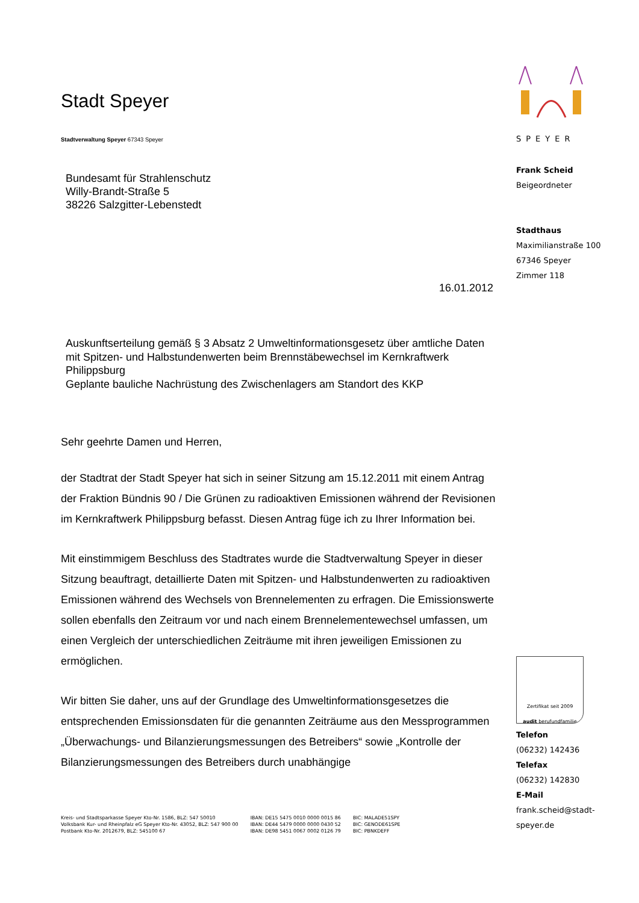Stadt Speyer
Stadtverwaltung Speyer 67343 Speyer
Bundesamt für Strahlenschutz
Willy-Brandt-Straße 5
38226 Salzgitter-Lebenstedt
16.01.2012
Auskunftserteilung gemäß § 3 Absatz 2 Umweltinformationsgesetz über amtliche Daten mit Spitzen- und Halbstundenwerten beim Brennstäbewechsel im Kernkraftwerk Philippsburg
Geplante bauliche Nachrüstung des Zwischenlagers am Standort des KKP
Sehr geehrte Damen und Herren,
der Stadtrat der Stadt Speyer hat sich in seiner Sitzung am 15.12.2011 mit einem Antrag der Fraktion Bündnis 90 / Die Grünen zu radioaktiven Emissionen während der Revisionen im Kernkraftwerk Philippsburg befasst. Diesen Antrag füge ich zu Ihrer Information bei.
Mit einstimmigem Beschluss des Stadtrates wurde die Stadtverwaltung Speyer in dieser Sitzung beauftragt, detaillierte Daten mit Spitzen- und Halbstundenwerten zu radioaktiven Emissionen während des Wechsels von Brennelementen zu erfragen. Die Emissionswerte sollen ebenfalls den Zeitraum vor und nach einem Brennelementewechsel umfassen, um einen Vergleich der unterschiedlichen Zeiträume mit ihren jeweiligen Emissionen zu ermöglichen.
Wir bitten Sie daher, uns auf der Grundlage des Umweltinformationsgesetzes die entsprechenden Emissionsdaten für die genannten Zeiträume aus den Messprogrammen „Überwachungs- und Bilanzierungsmessungen des Betreibers“ sowie „Kontrolle der Bilanzierungsmessungen des Betreibers durch unabhängige
SPEYER
Frank Scheid
Beigeordneter
Stadthaus
Maximilianstraße 100
67346 Speyer
Zimmer 118
Zertifikat seit 2009
audit berufundfamilie
Telefon
(06232) 142436
Telefax
(06232) 142830
E-Mail
frank.scheid@stadt-speyer.de
Kreis- und Stadtsparkasse Speyer Kto-Nr. 1586, BLZ: 547 50010
Volksbank Kur- und Rheinpfalz eG Speyer Kto-Nr. 43052, BLZ: 547 900 00
Postbank Kto-Nr. 2012679, BLZ: 545100 67
IBAN: DE15 5475 0010 0000 0015 86
IBAN: DE44 5479 0000 0000 0430 52
IBAN: DE98 5451 0067 0002 0126 79
BIC: MALADE51SPY
BIC: GENODE61SPE
BIC: PBNKDEFF